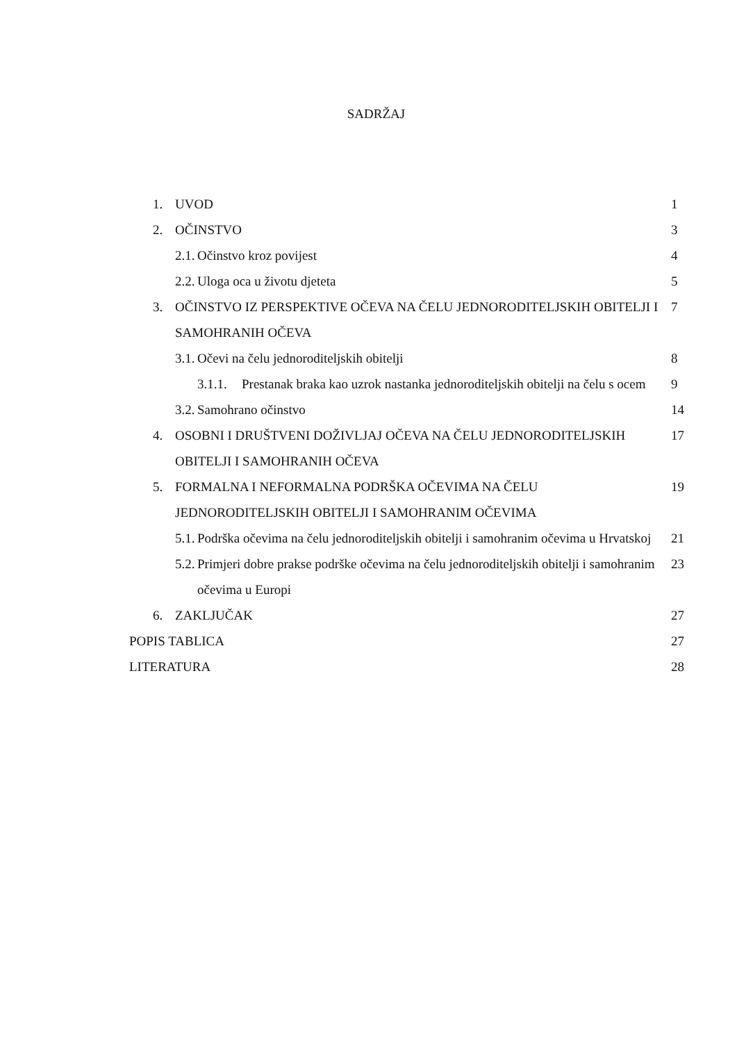SADRŽAJ
1. UVOD 1
2. OČINSTVO 3
2.1. Očinstvo kroz povijest 4
2.2. Uloga oca u životu djeteta
5
3. OČINSTVO IZ PERSPEKTIVE OČEVA NA ČELU JEDNORODITELJSKIH OBITELJI I SAMOHRANIH OČEVA
7
3.1. Očevi na čelu jednoroditeljskih obitelji
8
3.1.1. Prestanak braka kao uzrok nastanka jednoroditeljskih obitelji na čelu s ocem
9
3.2. Samohrano očinstvo 14
4. OSOBNI I DRUŠTVENI DOŽIVLJAJ OČEVA NA ČELU JEDNORODITELJSKIH OBITELJI I SAMOHRANIH OČEVA
17
5. FORMALNA I NEFORMALNA PODRŠKA OČEVIMA NA ČELU JEDNORODITELJSKIH OBITELJI I SAMOHRANIM OČEVIMA
19
5.1. Podrška očevima na čelu jednoroditeljskih obitelji i samohranim očevima u Hrvatskoj
21
5.2. Primjeri dobre prakse podrške očevima na čelu jednoroditeljskih obitelji i samohranim očevima u Europi
23
6. ZAKLJUČAK 27
POPIS TABLICA 27
LITERATURA 28